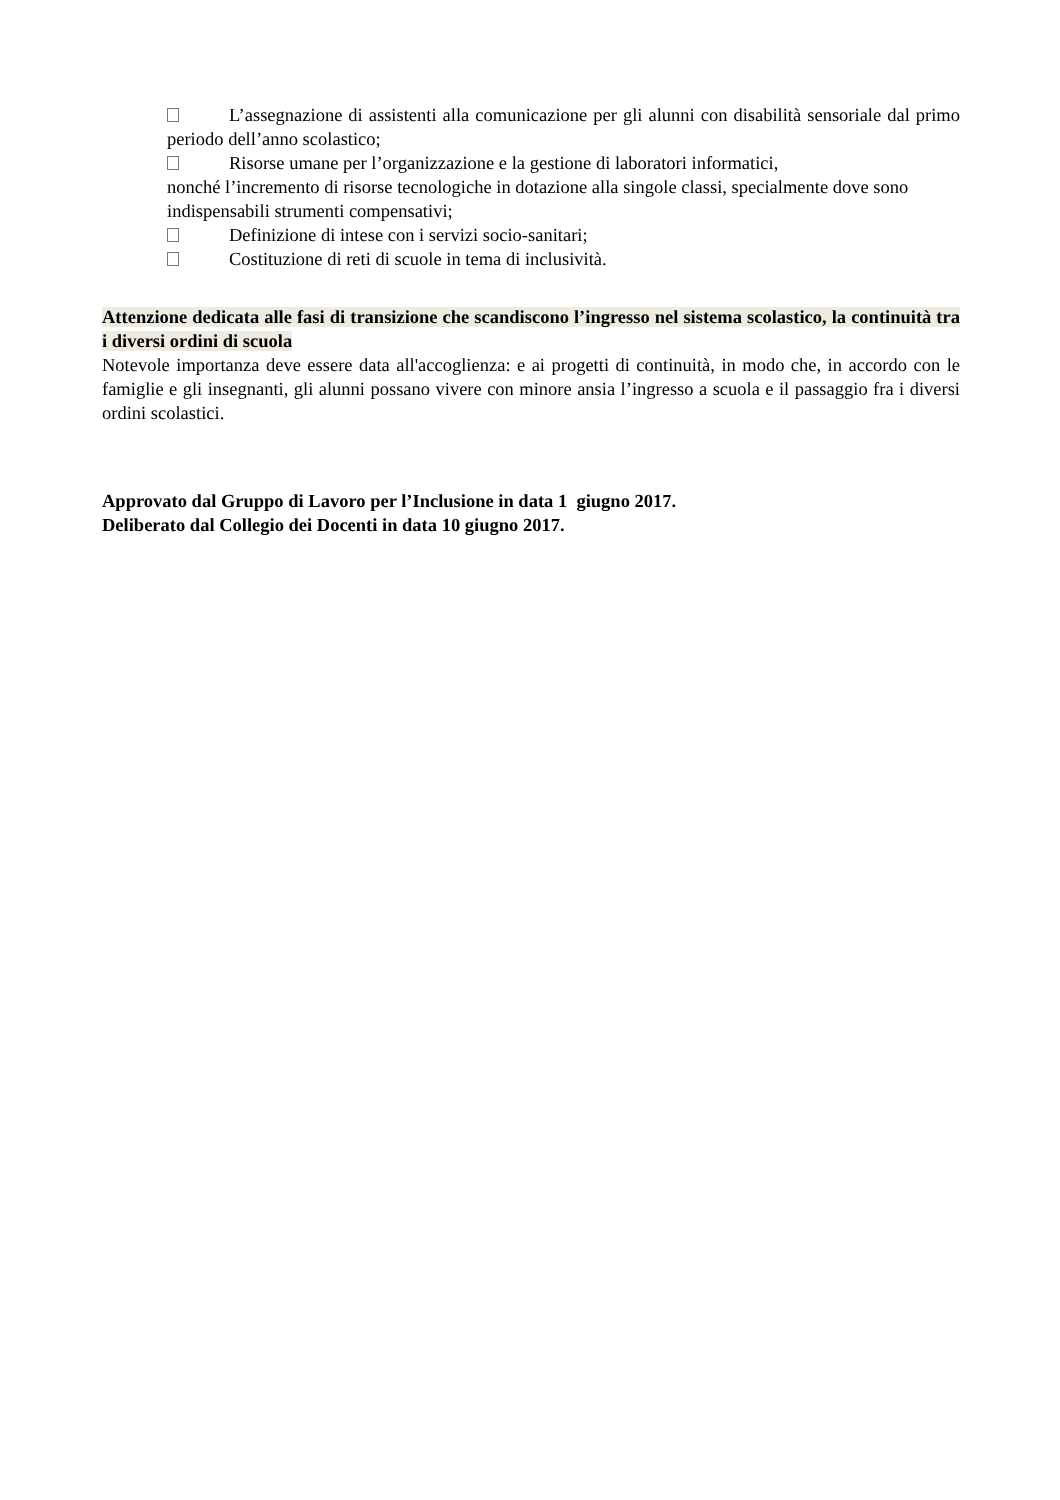L’assegnazione di assistenti alla comunicazione per gli alunni con disabilità sensoriale dal primo periodo dell’anno scolastico;
Risorse umane per l’organizzazione e la gestione di laboratori informatici,
nonché l’incremento di risorse tecnologiche in dotazione alla singole classi, specialmente dove sono indispensabili strumenti compensativi;
Definizione di intese con i servizi socio-sanitari;
Costituzione di reti di scuole in tema di inclusività.
Attenzione dedicata alle fasi di transizione che scandiscono l’ingresso nel sistema scolastico, la continuità tra i diversi ordini di scuola
Notevole importanza deve essere data all'accoglienza: e ai progetti di continuità, in modo che, in accordo con le famiglie e gli insegnanti, gli alunni possano vivere con minore ansia l’ingresso a scuola e il passaggio fra i diversi ordini scolastici.
Approvato dal Gruppo di Lavoro per l’Inclusione in data 1 giugno 2017.
Deliberato dal Collegio dei Docenti in data 10 giugno 2017.